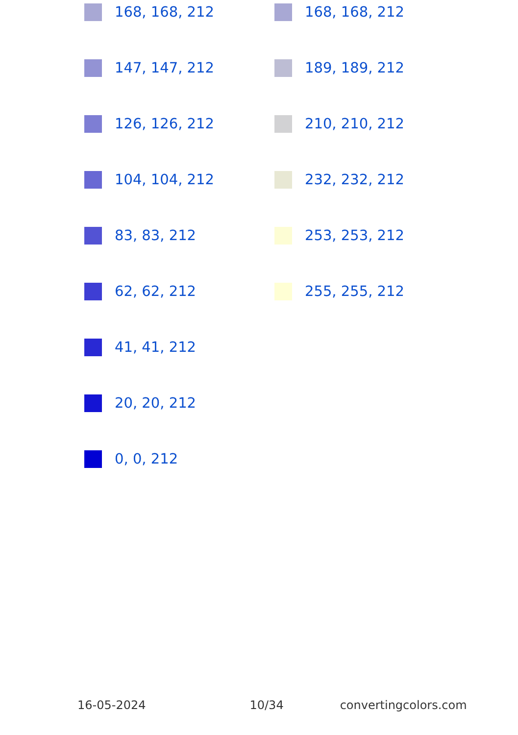168, 168, 212
147, 147, 212
126, 126, 212
104, 104, 212
83, 83, 212
62, 62, 212
41, 41, 212
20, 20, 212
0, 0, 212
168, 168, 212
189, 189, 212
210, 210, 212
232, 232, 212
253, 253, 212
255, 255, 212
16-05-2024 10/34 convertingcolors.com